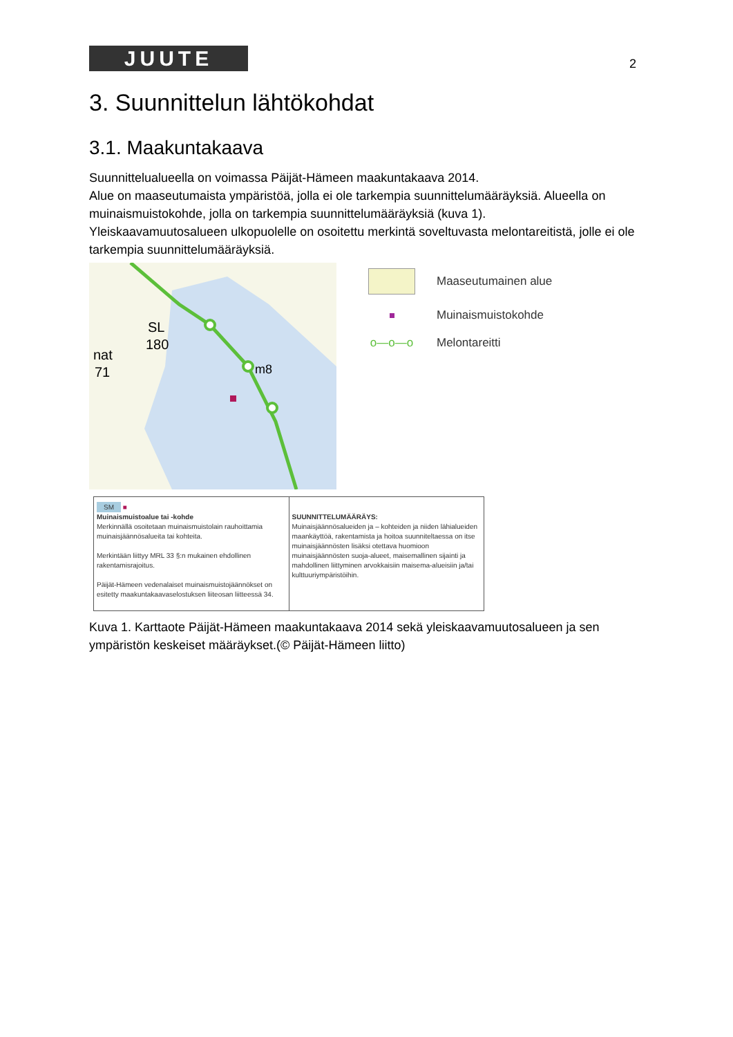JUUTE
2
3. Suunnittelun lähtökohdat
3.1. Maakuntakaava
Suunnittelualueella on voimassa Päijät-Hämeen maakuntakaava 2014.
Alue on maaseutumaista ympäristöä, jolla ei ole tarkempia suunnittelumääräyksiä. Alueella on muinaismuistokohde, jolla on tarkempia suunnittelumääräyksiä (kuva 1).
Yleiskaavamuutosalueen ulkopuolelle on osoitettu merkintä soveltuvasta melontareitistä, jolle ei ole tarkempia suunnittelumääräyksiä.
SL
180
nat
71
m8
Maaseutumainen alue
Muinaismuistokohde
o—o—o Melontareitti
| SM ■ Muinaismuistoalue tai -kohde Merkinnällä osoitetaan muinaismuistolain rauhoittamia muinaisjäännösalueita tai kohteita. Merkintään liittyy MRL 33 §:n mukainen ehdollinen rakentamisrajoitus. Päijät-Hämeen vedenalaiset muinaismuistojäännökset on esitetty maakuntakaavaselostuksen liiteosan liitteessä 34. | SUUNNITTELUMÄÄRÄYS: Muinaisjäännösalueiden ja – kohteiden ja niiden lähialueiden maankäyttöä, rakentamista ja hoitoa suunniteltaessa on itse muinaisjäännösten lisäksi otettava huomioon muinaisjäännösten suoja-alueet, maisemallinen sijainti ja mahdollinen liittyminen arvokkaisiin maisema-alueisiin ja/tai kulttuuriympäristöihin. |
Kuva 1. Karttaote Päijät-Hämeen maakuntakaava 2014 sekä yleiskaavamuutosalueen ja sen ympäristön keskeiset määräykset.(© Päijät-Hämeen liitto)